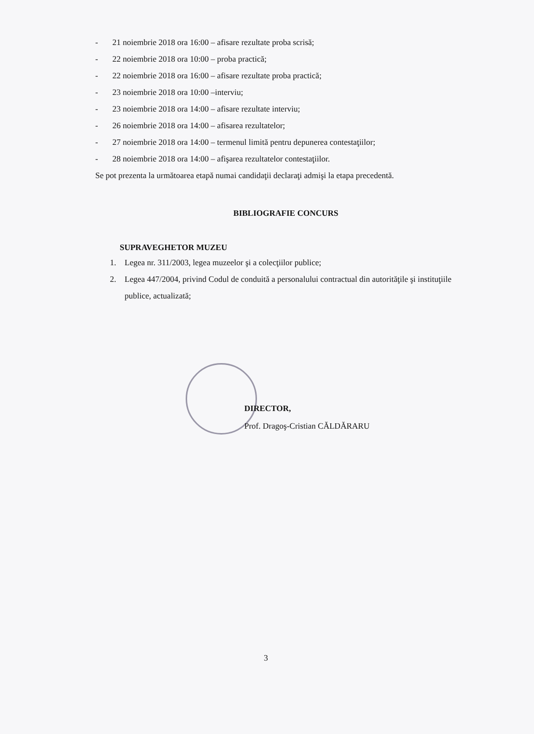- 21 noiembrie 2018 ora 16:00 – afisare rezultate proba scrisă;
- 22 noiembrie 2018 ora 10:00 – proba practică;
- 22 noiembrie 2018 ora 16:00 – afisare rezultate proba practică;
- 23 noiembrie 2018 ora 10:00 –interviu;
- 23 noiembrie 2018 ora 14:00 – afisare rezultate interviu;
- 26 noiembrie 2018 ora 14:00 – afisarea rezultatelor;
- 27 noiembrie 2018 ora 14:00 – termenul limită pentru depunerea contestaţiilor;
- 28 noiembrie 2018 ora 14:00 – afişarea rezultatelor contestaţiilor.
Se pot prezenta la următoarea etapă numai candidaţii declaraţi admişi la etapa precedentă.
BIBLIOGRAFIE CONCURS
SUPRAVEGHETOR MUZEU
1. Legea nr. 311/2003, legea muzeelor şi a colecţiilor publice;
2. Legea 447/2004, privind Codul de conduită a personalului contractual din autorităţile şi instituţiile publice, actualizată;
DIRECTOR,
Prof. Dragoş-Cristian CĂLDĂRARU
3